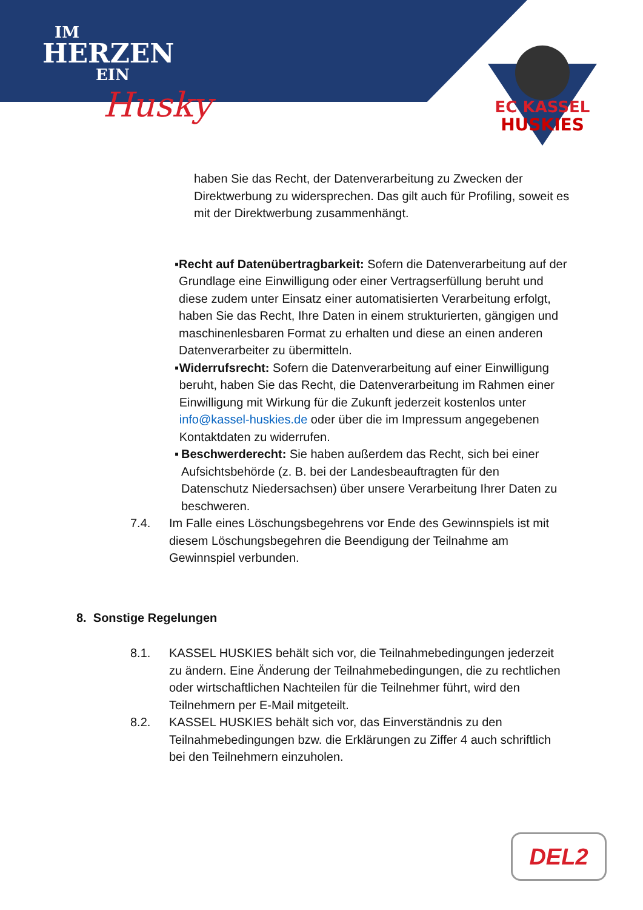IM
HERZEN
EIN
Husky
EC KASSEL
HUSKIES
haben Sie das Recht, der Datenverarbeitung zu Zwecken der Direktwerbung zu widersprechen. Das gilt auch für Profiling, soweit es mit der Direktwerbung zusammenhängt.
▪ Recht auf Datenübertragbarkeit: Sofern die Datenverarbeitung auf der Grundlage eine Einwilligung oder einer Vertragserfüllung beruht und diese zudem unter Einsatz einer automatisierten Verarbeitung erfolgt, haben Sie das Recht, Ihre Daten in einem strukturierten, gängigen und maschinenlesbaren Format zu erhalten und diese an einen anderen Datenverarbeiter zu übermitteln.
▪ Widerrufsrecht: Sofern die Datenverarbeitung auf einer Einwilligung beruht, haben Sie das Recht, die Datenverarbeitung im Rahmen einer Einwilligung mit Wirkung für die Zukunft jederzeit kostenlos unter info@kassel-huskies.de oder über die im Impressum angegebenen Kontaktdaten zu widerrufen.
▪ Beschwerderecht: Sie haben außerdem das Recht, sich bei einer Aufsichtsbehörde (z. B. bei der Landesbeauftragten für den Datenschutz Niedersachsen) über unsere Verarbeitung Ihrer Daten zu beschweren.
7.4. Im Falle eines Löschungsbegehrens vor Ende des Gewinnspiels ist mit diesem Löschungsbegehren die Beendigung der Teilnahme am Gewinnspiel verbunden.
8. Sonstige Regelungen
8.1. KASSEL HUSKIES behält sich vor, die Teilnahmebedingungen jederzeit zu ändern. Eine Änderung der Teilnahmebedingungen, die zu rechtlichen oder wirtschaftlichen Nachteilen für die Teilnehmer führt, wird den Teilnehmern per E-Mail mitgeteilt.
8.2. KASSEL HUSKIES behält sich vor, das Einverständnis zu den Teilnahmebedingungen bzw. die Erklärungen zu Ziffer 4 auch schriftlich bei den Teilnehmern einzuholen.
DEL2